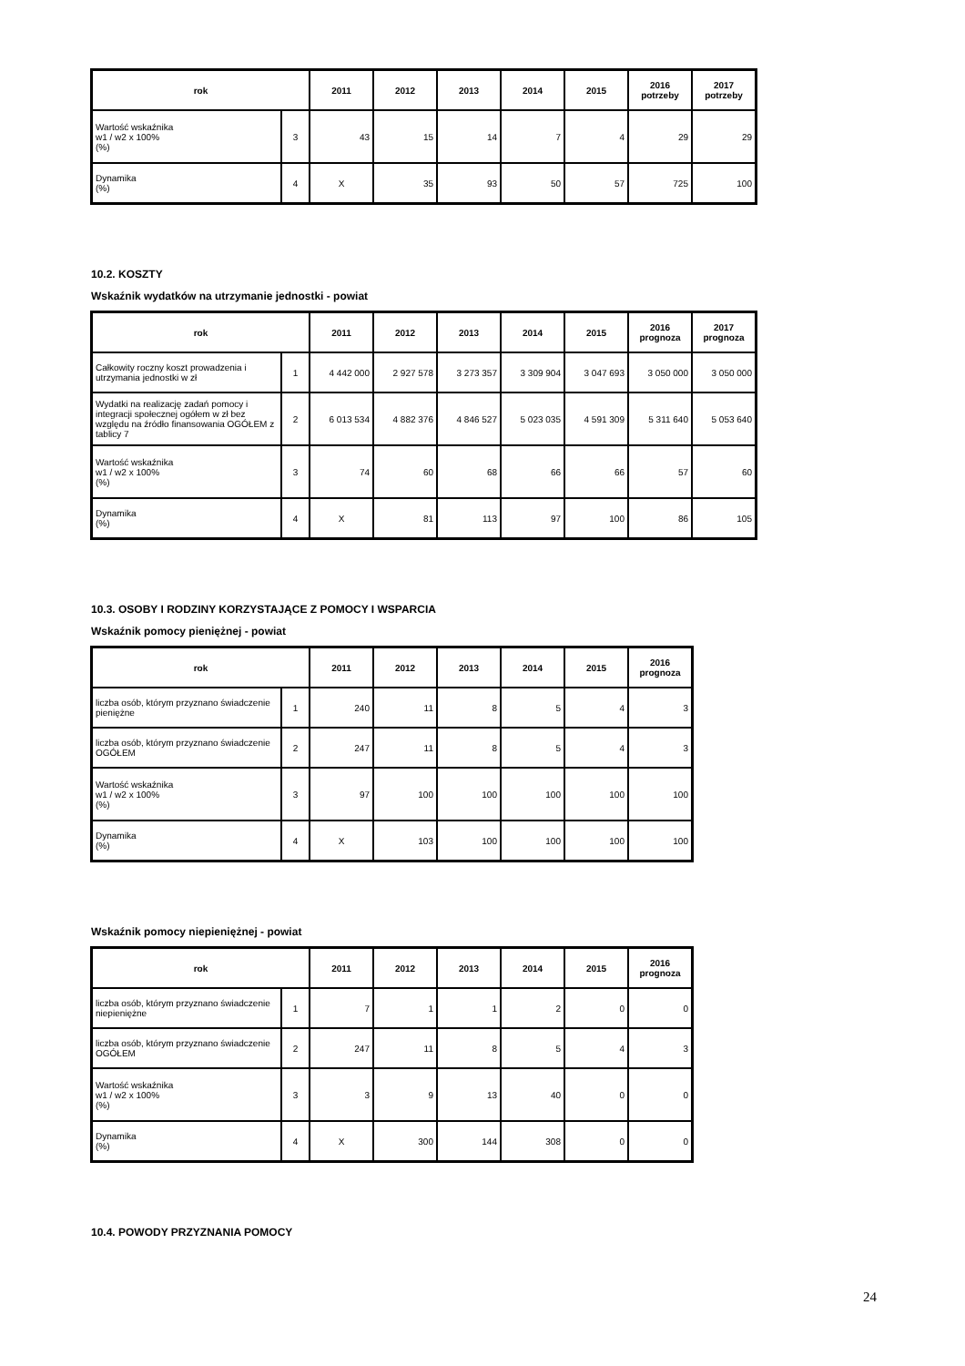| rok | | 2011 | 2012 | 2013 | 2014 | 2015 | 2016 potrzeby | 2017 potrzeby |
| --- | --- | --- | --- | --- | --- | --- | --- | --- |
| Wartość wskaźnika w1 / w2 x 100% (%) | 3 | 43 | 15 | 14 | 7 | 4 | 29 | 29 |
| Dynamika (%) | 4 | X | 35 | 93 | 50 | 57 | 725 | 100 |
10.2. KOSZTY
Wskaźnik wydatków na utrzymanie jednostki - powiat
| rok | | 2011 | 2012 | 2013 | 2014 | 2015 | 2016 prognoza | 2017 prognoza |
| --- | --- | --- | --- | --- | --- | --- | --- | --- |
| Całkowity roczny koszt prowadzenia i utrzymania jednostki w zł | 1 | 4 442 000 | 2 927 578 | 3 273 357 | 3 309 904 | 3 047 693 | 3 050 000 | 3 050 000 |
| Wydatki na realizację zadań pomocy i integracji społecznej ogółem w zł bez względu na źródło finansowania OGÓŁEM z tablicy 7 | 2 | 6 013 534 | 4 882 376 | 4 846 527 | 5 023 035 | 4 591 309 | 5 311 640 | 5 053 640 |
| Wartość wskaźnika w1 / w2 x 100% (%) | 3 | 74 | 60 | 68 | 66 | 66 | 57 | 60 |
| Dynamika (%) | 4 | X | 81 | 113 | 97 | 100 | 86 | 105 |
10.3. OSOBY I RODZINY KORZYSTAJĄCE Z POMOCY I WSPARCIA
Wskaźnik pomocy pieniężnej - powiat
| rok | | 2011 | 2012 | 2013 | 2014 | 2015 | 2016 prognoza |
| --- | --- | --- | --- | --- | --- | --- | --- |
| liczba osób, którym przyznano świadczenie pieniężne | 1 | 240 | 11 | 8 | 5 | 4 | 3 |
| liczba osób, którym przyznano świadczenie OGÓŁEM | 2 | 247 | 11 | 8 | 5 | 4 | 3 |
| Wartość wskaźnika w1 / w2 x 100% (%) | 3 | 97 | 100 | 100 | 100 | 100 | 100 |
| Dynamika (%) | 4 | X | 103 | 100 | 100 | 100 | 100 |
Wskaźnik pomocy niepieniężnej - powiat
| rok | | 2011 | 2012 | 2013 | 2014 | 2015 | 2016 prognoza |
| --- | --- | --- | --- | --- | --- | --- | --- |
| liczba osób, którym przyznano świadczenie niepieniężne | 1 | 7 | 1 | 1 | 2 | 0 | 0 |
| liczba osób, którym przyznano świadczenie OGÓŁEM | 2 | 247 | 11 | 8 | 5 | 4 | 3 |
| Wartość wskaźnika w1 / w2 x 100% (%) | 3 | 3 | 9 | 13 | 40 | 0 | 0 |
| Dynamika (%) | 4 | X | 300 | 144 | 308 | 0 | 0 |
10.4. POWODY PRZYZNANIA POMOCY
24